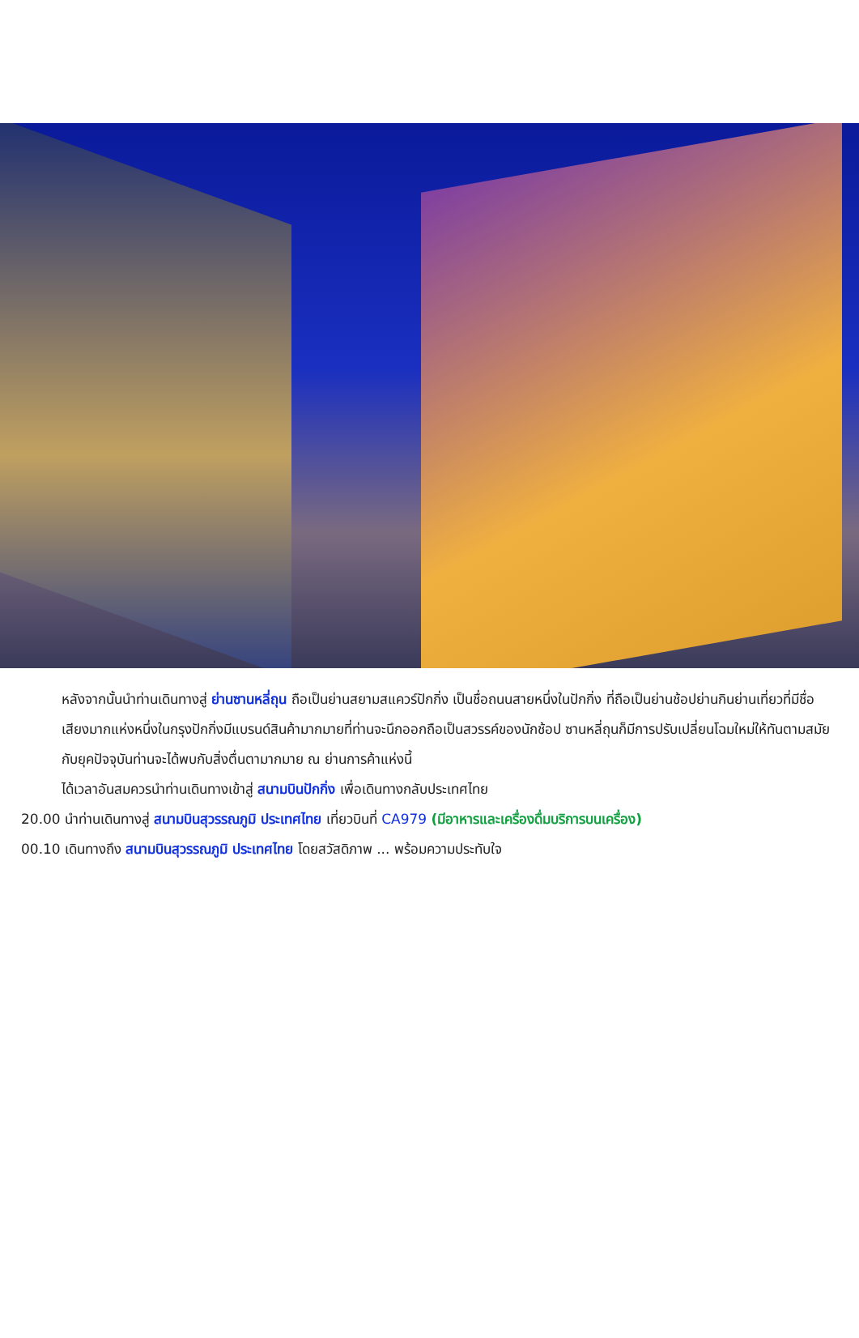หลังจากนั้นนำท่านเดินทางสู่ ย่านซานหลี่ถุน ถือเป็นย่านสยามสแควร์ปักกิ่ง เป็นชื่อถนนสายหนึ่งในปักกิ่ง ที่ถือเป็นย่านช้อปย่านกินย่านเที่ยวที่มีชื่อเสียงมากแห่งหนึ่งในกรุงปักกิ่งมีแบรนด์สินค้ามากมายที่ท่านจะนึกออกถือเป็นสวรรค์ของนักช้อป ซานหลี่ถุนก็มีการปรับเปลี่ยนโฉมใหม่ให้ทันตามสมัยกับยุคปัจจุบันท่านจะได้พบกับสิ่งตื่นตามากมาย ณ ย่านการค้าแห่งนี้
ได้เวลาอันสมควรนำท่านเดินทางเข้าสู่ สนามบินปักกิ่ง เพื่อเดินทางกลับประเทศไทย
20.00 นำท่านเดินทางสู่ สนามบินสุวรรณภูมิ ประเทศไทย เที่ยวบินที่ CA979 (มีอาหารและเครื่องดื่มบริการบนเครื่อง)
00.10 เดินทางถึง สนามบินสุวรรณภูมิ ประเทศไทย โดยสวัสดิภาพ ... พร้อมความประทับใจ